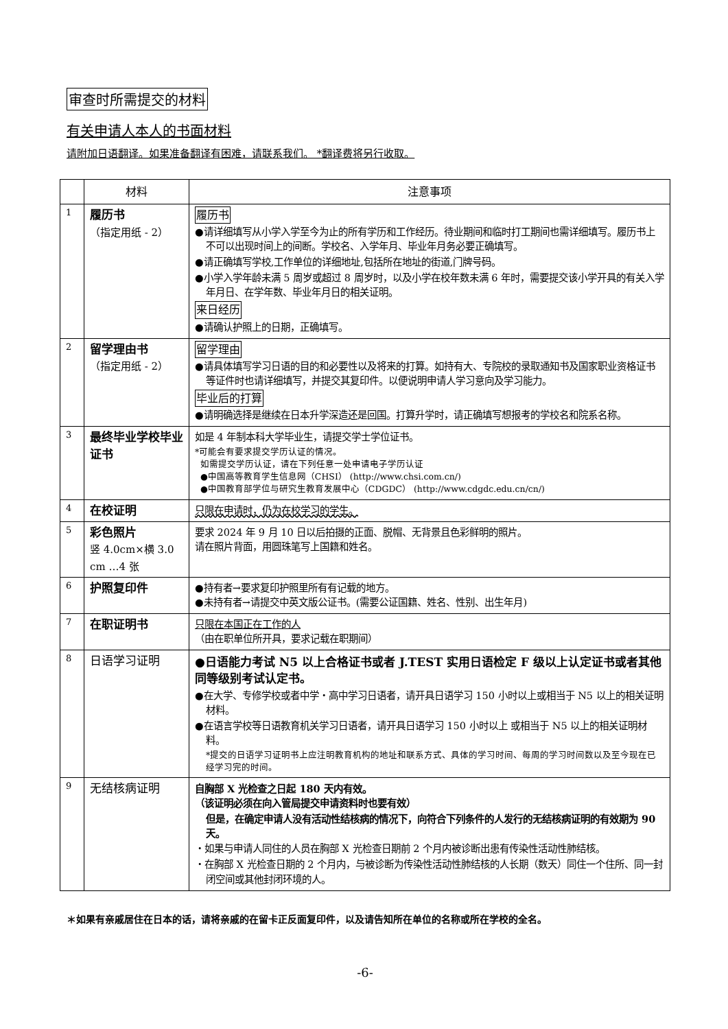审查时所需提交的材料
有关申请人本人的书面材料
请附加日语翻译。如果准备翻译有困难，请联系我们。 *翻译费将另行收取。
| | 材料 | 注意事项 |
| --- | --- | --- |
| 1 | 履历书 （指定用纸 - 2） | 履历书 ●请详细填写从小学入学至今为止的所有学历和工作经历。待业期间和临时打工期间也需详细填写。履历书上不可以出现时间上的间断。学校名、入学年月、毕业年月务必要正确填写。 ●请正确填写学校,工作单位的详细地址,包括所在地址的街道,门牌号码。 ●小学入学年龄未满 5 周岁或超过 8 周岁时，以及小学在校年数未满 6 年时，需要提交该小学开具的有关入学年月日、在学年数、毕业年月日的相关证明。 来日经历 ●请确认护照上的日期，正确填写。 |
| 2 | 留学理由书 （指定用纸 - 2） | 留学理由 ●请具体填写学习日语的目的和必要性以及将来的打算。如持有大、专院校的录取通知书及国家职业资格证书等证件时也请详细填写，并提交其复印件。以便说明申请人学习意向及学习能力。 毕业后的打算 ●请明确选择是继续在日本升学深造还是回国。打算升学时，请正确填写想报考的学校名和院系名称。 |
| 3 | 最终毕业学校毕业证书 | 如是 4 年制本科大学毕业生，请提交学士学位证书。 *可能会有要求提交学历认证的情况。 如需提交学历认证，请在下列任意一处申请电子学历认证 ●中国高等教育学生信息网（CHSI） (http://www.chsi.com.cn/) ●中国教育部学位与研究生教育发展中心（CDGDC） (http://www.cdgdc.edu.cn/cn/) |
| 4 | 在校证明 | 只限在申请时，仍为在校学习的学生。 |
| 5 | 彩色照片 竖 4.0cm×横 3.0 cm …4 张 | 要求 2024 年 9 月 10 日以后拍摄的正面、脱帽、无背景且色彩鲜明的照片。 请在照片背面，用圆珠笔写上国籍和姓名。 |
| 6 | 护照复印件 | ●持有者→要求复印护照里所有有记载的地方。 ●未持有者→请提交中英文版公证书。(需要公证国籍、姓名、性别、出生年月) |
| 7 | 在职证明书 | 只限在本国正在工作的人 （由在职单位所开具，要求记载在职期间） |
| 8 | 日语学习证明 | ●日语能力考试 N5 以上合格证书或者 J.TEST 实用日语检定 F 级以上认定证书或者其他同等级别考试认定书。 ●在大学、专修学校或者中学・高中学习日语者，请开具日语学习 150 小时以上或相当于 N5 以上的相关证明材料。 ●在语言学校等日语教育机关学习日语者，请开具日语学习 150 小时以上 或相当于 N5 以上的相关证明材料。 *提交的日语学习证明书上应注明教育机构的地址和联系方式、具体的学习时间、每周的学习时间数以及至今现在已经学习完的时间。 |
| 9 | 无结核病证明 | 自胸部 X 光检查之日起 180 天内有效。 （该证明必须在向入管局提交申请资料时也要有效） 但是，在确定申请人没有活动性结核病的情况下，向符合下列条件的人发行的无结核病证明的有效期为 90 天。 ・如果与申请人同住的人员在胸部 X 光检查日期前 2 个月内被诊断出患有传染性活动性肺结核。 ・在胸部 X 光检查日期的 2 个月内，与被诊断为传染性活动性肺结核的人长期（数天）同住一个住所、同一封闭空间或其他封闭环境的人。 |
＊如果有亲戚居住在日本的话，请将亲戚的在留卡正反面复印件，以及请告知所在单位的名称或所在学校的全名。
-6-